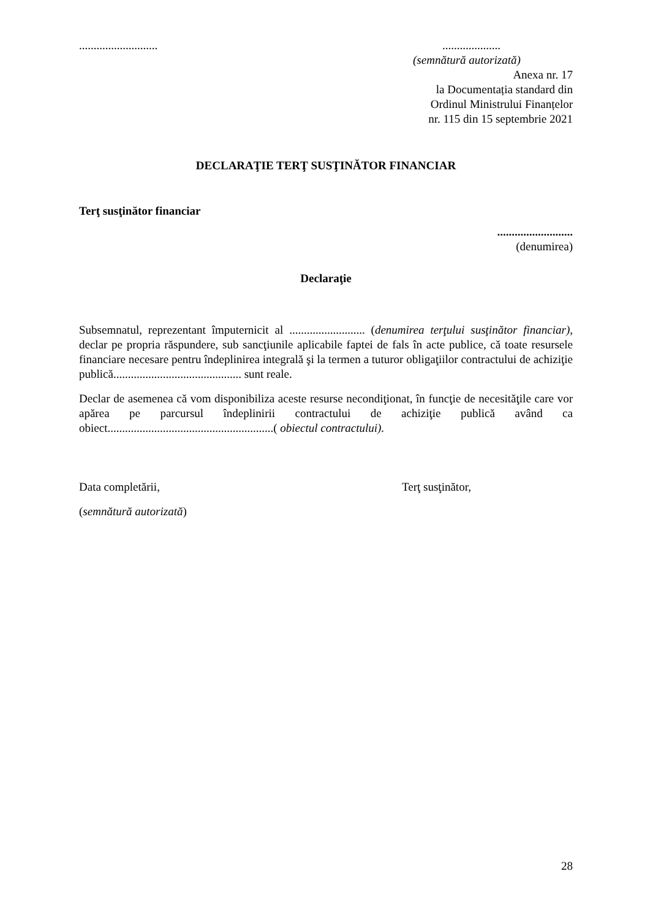...............................................
(semnătură autorizată)
Anexa nr. 17
la Documentația standard din
Ordinul Ministrului Finanțelor
nr. 115 din 15 septembrie 2021
DECLARAŢIE TERŢ SUSŢINĂTOR FINANCIAR
Terţ susţinător financiar
..........................
(denumirea)
Declaraţie
Subsemnatul, reprezentant împuternicit al .......................... (denumirea terţului susţinător financiar), declar pe propria răspundere, sub sancţiunile aplicabile faptei de fals în acte publice, că toate resursele financiare necesare pentru îndeplinirea integrală şi la termen a tuturor obligaţiilor contractului de achiziţie publică............................................ sunt reale.
Declar de asemenea că vom disponibiliza aceste resurse necondiţionat, în funcţie de necesităţile care vor apărea pe parcursul îndeplinirii contractului de achiziţie publică având ca obiect.........................................................( obiectul contractului).
Data completării, Terţ susţinător,
(semnătură autorizată)
28